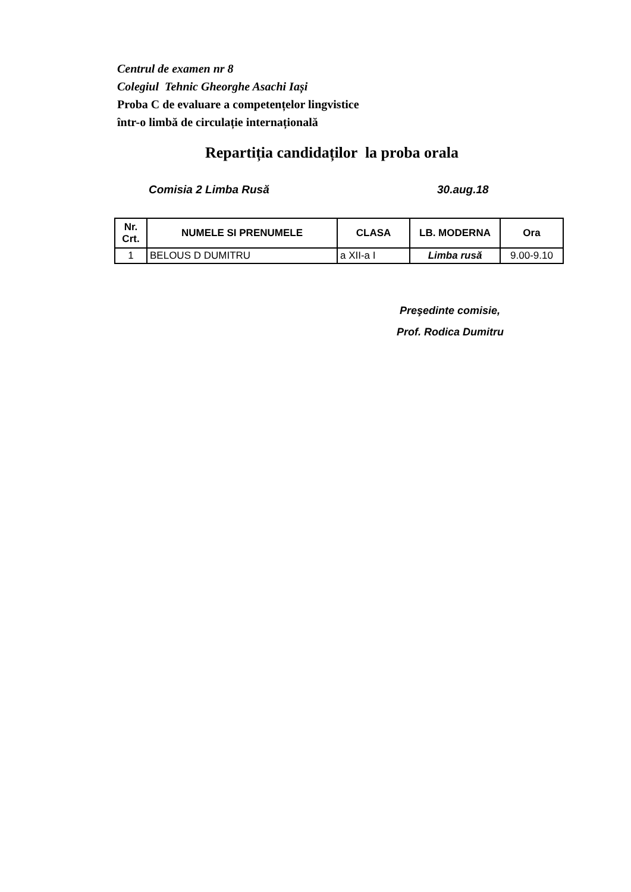Centrul de examen nr 8
Colegiul Tehnic Gheorghe Asachi Iași
Proba C de evaluare a competențelor lingvistice
într-o limbă de circulație internațională
Repartiția candidaților la proba orala
Comisia 2 Limba Rusă 30.aug.18
| Nr. Crt. | NUMELE SI PRENUMELE | CLASA | LB. MODERNA | Ora |
| --- | --- | --- | --- | --- |
| 1 | BELOUS D DUMITRU | a XII-a I | Limba rusă | 9.00-9.10 |
Preşedinte comisie,
Prof. Rodica Dumitru